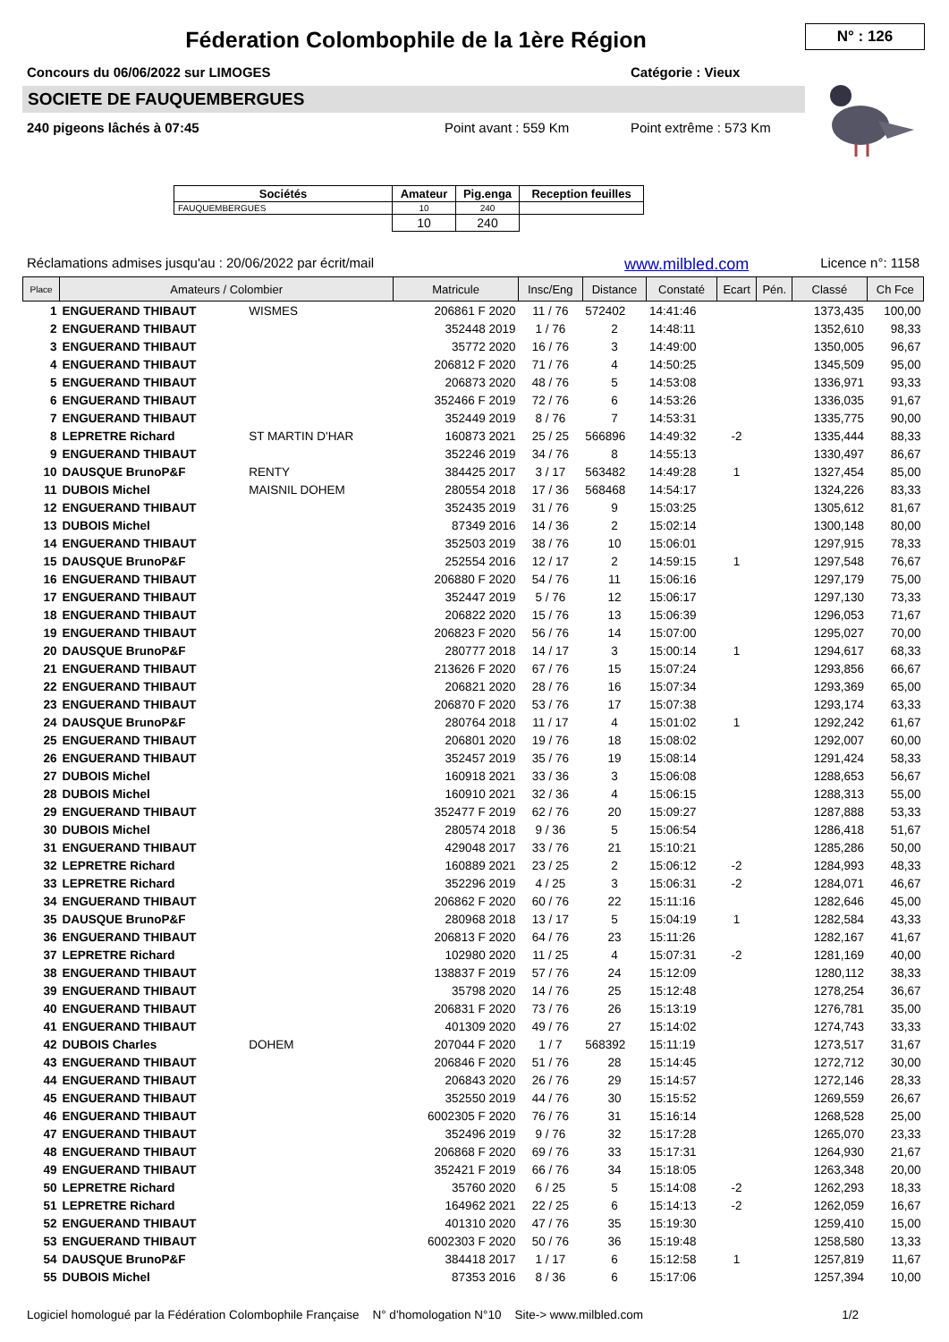Féderation Colombophile de la 1ère Région N° : 126
Concours du 06/06/2022 sur LIMOGES
Catégorie : Vieux
SOCIETE DE FAUQUEMBERGUES
240 pigeons lâchés à 07:45 Point avant : 559 Km Point extrême : 573 Km
| Sociétés | Amateur | Pig.enga | Reception feuilles |
| --- | --- | --- | --- |
| FAUQUEMBERGUES | 10 | 240 | |
| | 10 | 240 | |
Réclamations admises jusqu'au : 20/06/2022 par écrit/mail www.milbled.com Licence n°: 1158
| Place | Amateurs / Colombier | | Matricule | Insc/Eng | Distance | Constaté | Ecart | Pén. | Classé | Ch Fce |
| --- | --- | --- | --- | --- | --- | --- | --- | --- | --- | --- |
| 1 | ENGUERAND THIBAUT | WISMES | 206861 F 2020 | 11 / 76 | 572402 | 14:41:46 | | | 1373,435 | 100,00 |
| 2 | ENGUERAND THIBAUT | | 352448 2019 | 1 / 76 | 2 | 14:48:11 | | | 1352,610 | 98,33 |
| 3 | ENGUERAND THIBAUT | | 35772 2020 | 16 / 76 | 3 | 14:49:00 | | | 1350,005 | 96,67 |
| 4 | ENGUERAND THIBAUT | | 206812 F 2020 | 71 / 76 | 4 | 14:50:25 | | | 1345,509 | 95,00 |
| 5 | ENGUERAND THIBAUT | | 206873 2020 | 48 / 76 | 5 | 14:53:08 | | | 1336,971 | 93,33 |
| 6 | ENGUERAND THIBAUT | | 352466 F 2019 | 72 / 76 | 6 | 14:53:26 | | | 1336,035 | 91,67 |
| 7 | ENGUERAND THIBAUT | | 352449 2019 | 8 / 76 | 7 | 14:53:31 | | | 1335,775 | 90,00 |
| 8 | LEPRETRE Richard | ST MARTIN D'HAR | 160873 2021 | 25 / 25 | 566896 | 14:49:32 | -2 | | 1335,444 | 88,33 |
| 9 | ENGUERAND THIBAUT | | 352246 2019 | 34 / 76 | 8 | 14:55:13 | | | 1330,497 | 86,67 |
| 10 | DAUSQUE BrunoP&F | RENTY | 384425 2017 | 3 / 17 | 563482 | 14:49:28 | 1 | | 1327,454 | 85,00 |
| 11 | DUBOIS Michel | MAISNIL DOHEM | 280554 2018 | 17 / 36 | 568468 | 14:54:17 | | | 1324,226 | 83,33 |
| 12 | ENGUERAND THIBAUT | | 352435 2019 | 31 / 76 | 9 | 15:03:25 | | | 1305,612 | 81,67 |
| 13 | DUBOIS Michel | | 87349 2016 | 14 / 36 | 2 | 15:02:14 | | | 1300,148 | 80,00 |
| 14 | ENGUERAND THIBAUT | | 352503 2019 | 38 / 76 | 10 | 15:06:01 | | | 1297,915 | 78,33 |
| 15 | DAUSQUE BrunoP&F | | 252554 2016 | 12 / 17 | 2 | 14:59:15 | 1 | | 1297,548 | 76,67 |
| 16 | ENGUERAND THIBAUT | | 206880 F 2020 | 54 / 76 | 11 | 15:06:16 | | | 1297,179 | 75,00 |
| 17 | ENGUERAND THIBAUT | | 352447 2019 | 5 / 76 | 12 | 15:06:17 | | | 1297,130 | 73,33 |
| 18 | ENGUERAND THIBAUT | | 206822 2020 | 15 / 76 | 13 | 15:06:39 | | | 1296,053 | 71,67 |
| 19 | ENGUERAND THIBAUT | | 206823 F 2020 | 56 / 76 | 14 | 15:07:00 | | | 1295,027 | 70,00 |
| 20 | DAUSQUE BrunoP&F | | 280777 2018 | 14 / 17 | 3 | 15:00:14 | 1 | | 1294,617 | 68,33 |
| 21 | ENGUERAND THIBAUT | | 213626 F 2020 | 67 / 76 | 15 | 15:07:24 | | | 1293,856 | 66,67 |
| 22 | ENGUERAND THIBAUT | | 206821 2020 | 28 / 76 | 16 | 15:07:34 | | | 1293,369 | 65,00 |
| 23 | ENGUERAND THIBAUT | | 206870 F 2020 | 53 / 76 | 17 | 15:07:38 | | | 1293,174 | 63,33 |
| 24 | DAUSQUE BrunoP&F | | 280764 2018 | 11 / 17 | 4 | 15:01:02 | 1 | | 1292,242 | 61,67 |
| 25 | ENGUERAND THIBAUT | | 206801 2020 | 19 / 76 | 18 | 15:08:02 | | | 1292,007 | 60,00 |
| 26 | ENGUERAND THIBAUT | | 352457 2019 | 35 / 76 | 19 | 15:08:14 | | | 1291,424 | 58,33 |
| 27 | DUBOIS Michel | | 160918 2021 | 33 / 36 | 3 | 15:06:08 | | | 1288,653 | 56,67 |
| 28 | DUBOIS Michel | | 160910 2021 | 32 / 36 | 4 | 15:06:15 | | | 1288,313 | 55,00 |
| 29 | ENGUERAND THIBAUT | | 352477 F 2019 | 62 / 76 | 20 | 15:09:27 | | | 1287,888 | 53,33 |
| 30 | DUBOIS Michel | | 280574 2018 | 9 / 36 | 5 | 15:06:54 | | | 1286,418 | 51,67 |
| 31 | ENGUERAND THIBAUT | | 429048 2017 | 33 / 76 | 21 | 15:10:21 | | | 1285,286 | 50,00 |
| 32 | LEPRETRE Richard | | 160889 2021 | 23 / 25 | 2 | 15:06:12 | -2 | | 1284,993 | 48,33 |
| 33 | LEPRETRE Richard | | 352296 2019 | 4 / 25 | 3 | 15:06:31 | -2 | | 1284,071 | 46,67 |
| 34 | ENGUERAND THIBAUT | | 206862 F 2020 | 60 / 76 | 22 | 15:11:16 | | | 1282,646 | 45,00 |
| 35 | DAUSQUE BrunoP&F | | 280968 2018 | 13 / 17 | 5 | 15:04:19 | 1 | | 1282,584 | 43,33 |
| 36 | ENGUERAND THIBAUT | | 206813 F 2020 | 64 / 76 | 23 | 15:11:26 | | | 1282,167 | 41,67 |
| 37 | LEPRETRE Richard | | 102980 2020 | 11 / 25 | 4 | 15:07:31 | -2 | | 1281,169 | 40,00 |
| 38 | ENGUERAND THIBAUT | | 138837 F 2019 | 57 / 76 | 24 | 15:12:09 | | | 1280,112 | 38,33 |
| 39 | ENGUERAND THIBAUT | | 35798 2020 | 14 / 76 | 25 | 15:12:48 | | | 1278,254 | 36,67 |
| 40 | ENGUERAND THIBAUT | | 206831 F 2020 | 73 / 76 | 26 | 15:13:19 | | | 1276,781 | 35,00 |
| 41 | ENGUERAND THIBAUT | | 401309 2020 | 49 / 76 | 27 | 15:14:02 | | | 1274,743 | 33,33 |
| 42 | DUBOIS Charles | DOHEM | 207044 F 2020 | 1 / 7 | 568392 | 15:11:19 | | | 1273,517 | 31,67 |
| 43 | ENGUERAND THIBAUT | | 206846 F 2020 | 51 / 76 | 28 | 15:14:45 | | | 1272,712 | 30,00 |
| 44 | ENGUERAND THIBAUT | | 206843 2020 | 26 / 76 | 29 | 15:14:57 | | | 1272,146 | 28,33 |
| 45 | ENGUERAND THIBAUT | | 352550 2019 | 44 / 76 | 30 | 15:15:52 | | | 1269,559 | 26,67 |
| 46 | ENGUERAND THIBAUT | | 6002305 F 2020 | 76 / 76 | 31 | 15:16:14 | | | 1268,528 | 25,00 |
| 47 | ENGUERAND THIBAUT | | 352496 2019 | 9 / 76 | 32 | 15:17:28 | | | 1265,070 | 23,33 |
| 48 | ENGUERAND THIBAUT | | 206868 F 2020 | 69 / 76 | 33 | 15:17:31 | | | 1264,930 | 21,67 |
| 49 | ENGUERAND THIBAUT | | 352421 F 2019 | 66 / 76 | 34 | 15:18:05 | | | 1263,348 | 20,00 |
| 50 | LEPRETRE Richard | | 35760 2020 | 6 / 25 | 5 | 15:14:08 | -2 | | 1262,293 | 18,33 |
| 51 | LEPRETRE Richard | | 164962 2021 | 22 / 25 | 6 | 15:14:13 | -2 | | 1262,059 | 16,67 |
| 52 | ENGUERAND THIBAUT | | 401310 2020 | 47 / 76 | 35 | 15:19:30 | | | 1259,410 | 15,00 |
| 53 | ENGUERAND THIBAUT | | 6002303 F 2020 | 50 / 76 | 36 | 15:19:48 | | | 1258,580 | 13,33 |
| 54 | DAUSQUE BrunoP&F | | 384418 2017 | 1 / 17 | 6 | 15:12:58 | 1 | | 1257,819 | 11,67 |
| 55 | DUBOIS Michel | | 87353 2016 | 8 / 36 | 6 | 15:17:06 | | | 1257,394 | 10,00 |
Logiciel homologué par la Fédération Colombophile Française N° d'homologation N°10 Site-> www.milbled.com 1/2